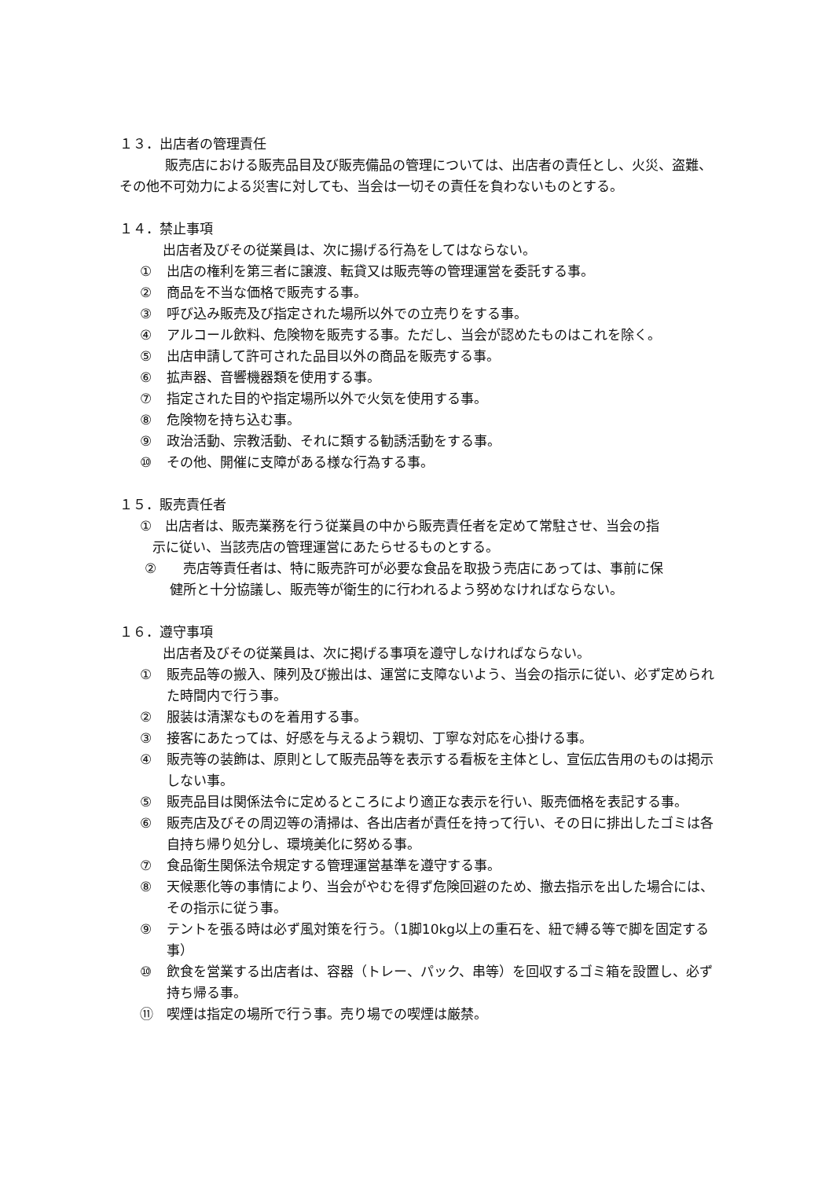１３．出店者の管理責任
販売店における販売品目及び販売備品の管理については、出店者の責任とし、火災、盗難、その他不可効力による災害に対しても、当会は一切その責任を負わないものとする。
１４．禁止事項
出店者及びその従業員は、次に揚げる行為をしてはならない。
① 出店の権利を第三者に譲渡、転貸又は販売等の管理運営を委託する事。
② 商品を不当な価格で販売する事。
③ 呼び込み販売及び指定された場所以外での立売りをする事。
④ アルコール飲料、危険物を販売する事。ただし、当会が認めたものはこれを除く。
⑤ 出店申請して許可された品目以外の商品を販売する事。
⑥ 拡声器、音響機器類を使用する事。
⑦ 指定された目的や指定場所以外で火気を使用する事。
⑧ 危険物を持ち込む事。
⑨ 政治活動、宗教活動、それに類する勧誘活動をする事。
⑩ その他、開催に支障がある様な行為する事。
１５．販売責任者
①　出店者は、販売業務を行う従業員の中から販売責任者を定めて常駐させ、当会の指
示に従い、当該売店の管理運営にあたらせるものとする。
②　　売店等責任者は、特に販売許可が必要な食品を取扱う売店にあっては、事前に保
健所と十分協議し、販売等が衛生的に行われるよう努めなければならない。
１６．遵守事項
出店者及びその従業員は、次に掲げる事項を遵守しなければならない。
① 販売品等の搬入、陳列及び搬出は、運営に支障ないよう、当会の指示に従い、必ず定められた時間内で行う事。
② 服装は清潔なものを着用する事。
③ 接客にあたっては、好感を与えるよう親切、丁寧な対応を心掛ける事。
④ 販売等の装飾は、原則として販売品等を表示する看板を主体とし、宣伝広告用のものは掲示しない事。
⑤ 販売品目は関係法令に定めるところにより適正な表示を行い、販売価格を表記する事。
⑥ 販売店及びその周辺等の清掃は、各出店者が責任を持って行い、その日に排出したゴミは各自持ち帰り処分し、環境美化に努める事。
⑦ 食品衛生関係法令規定する管理運営基準を遵守する事。
⑧ 天候悪化等の事情により、当会がやむを得ず危険回避のため、撤去指示を出した場合には、その指示に従う事。
⑨ テントを張る時は必ず風対策を行う。（1脚10kg以上の重石を、紐で縛る等で脚を固定する事）
⑩ 飲食を営業する出店者は、容器（トレー、パック、串等）を回収するゴミ箱を設置し、必ず持ち帰る事。
⑪ 喫煙は指定の場所で行う事。売り場での喫煙は厳禁。